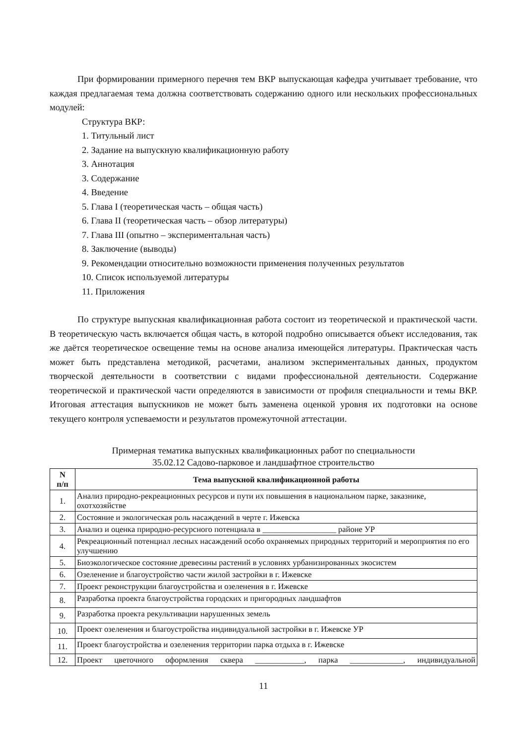При формировании примерного перечня тем ВКР выпускающая кафедра учитывает требование, что каждая предлагаемая тема должна соответствовать содержанию одного или нескольких профессиональных модулей:
Структура ВКР:
1. Титульный лист
2. Задание на выпускную квалификационную работу
3. Аннотация
3. Содержание
4. Введение
5. Глава I (теоретическая часть – общая часть)
6. Глава II (теоретическая часть – обзор литературы)
7. Глава III (опытно – экспериментальная часть)
8. Заключение (выводы)
9. Рекомендации относительно возможности применения полученных результатов
10. Список используемой литературы
11. Приложения
По структуре выпускная квалификационная работа состоит из теоретической и практической части. В теоретическую часть включается общая часть, в которой подробно описывается объект исследования, так же даётся теоретическое освещение темы на основе анализа имеющейся литературы. Практическая часть может быть представлена методикой, расчетами, анализом экспериментальных данных, продуктом творческой деятельности в соответствии с видами профессиональной деятельности. Содержание теоретической и практической части определяются в зависимости от профиля специальности и темы ВКР. Итоговая аттестация выпускников не может быть заменена оценкой уровня их подготовки на основе текущего контроля успеваемости и результатов промежуточной аттестации.
Примерная тематика выпускных квалификационных работ по специальности
35.02.12 Садово-парковое и ландшафтное строительство
| N п/п | Тема выпускной квалификационной работы |
| --- | --- |
| 1. | Анализ природно-рекреационных ресурсов и пути их повышения в национальном парке, заказнике, охотхозяйстве |
| 2. | Состояние и экологическая роль насаждений в черте г. Ижевска |
| 3. | Анализ и оценка природно-ресурсного потенциала в __________________ районе УР |
| 4. | Рекреационный потенциал лесных насаждений особо охраняемых природных территорий и мероприятия по его улучшению |
| 5. | Биоэкологическое состояние древесины растений в условиях урбанизированных экосистем |
| 6. | Озеленение и благоустройство части жилой застройки в г. Ижевске |
| 7. | Проект реконструкции благоустройства и озеленения в г. Ижевске |
| 8. | Разработка проекта благоустройства городских и пригородных ландшафтов |
| 9. | Разработка проекта рекультивации нарушенных земель |
| 10. | Проект озеленения и благоустройства индивидуальной застройки в г. Ижевске УР |
| 11. | Проект благоустройства и озеленения территории парка отдыха в г. Ижевске |
| 12. | Проект цветочного оформления сквера ____________, парка _____________, индивидуальной |
11